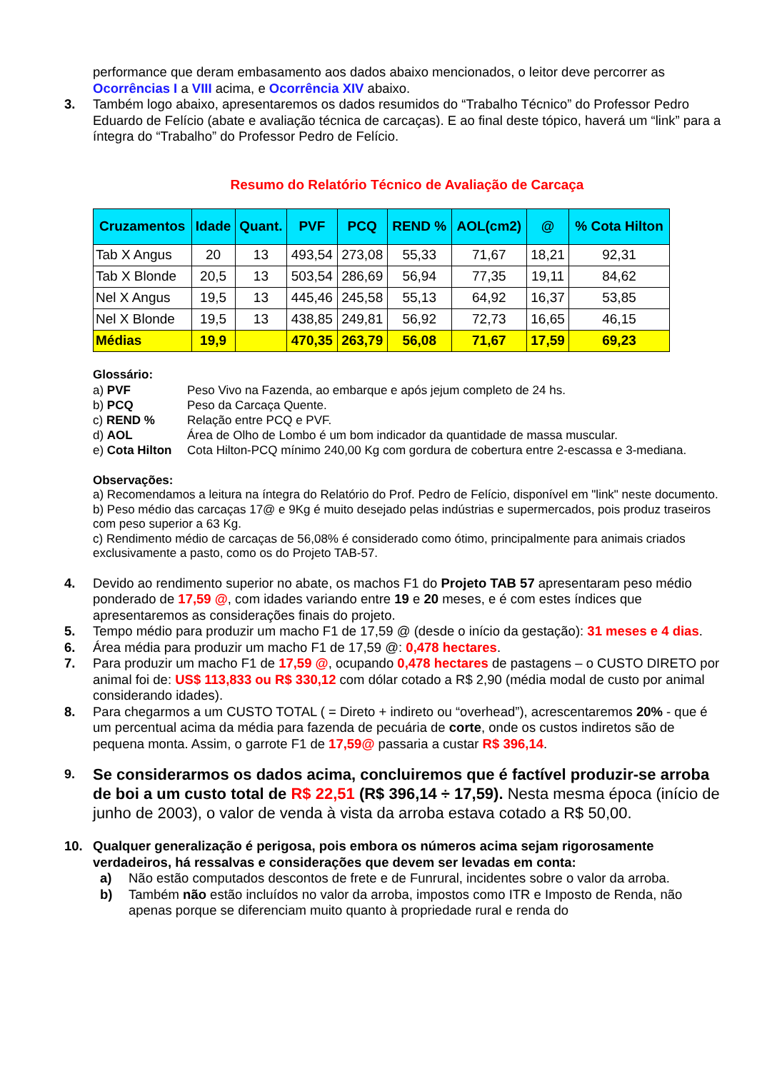performance que deram embasamento aos dados abaixo mencionados, o leitor deve percorrer as Ocorrências I a VIII acima, e Ocorrência XIV abaixo.
3. Também logo abaixo, apresentaremos os dados resumidos do “Trabalho Técnico” do Professor Pedro Eduardo de Felício (abate e avaliação técnica de carcaças). E ao final deste tópico, haverá um “link” para a íntegra do “Trabalho” do Professor Pedro de Felício.
Resumo do Relatório Técnico de Avaliação de Carcaça
| Cruzamentos | Idade | Quant. | PVF | PCQ | REND % | AOL(cm2) | @ | % Cota Hilton |
| --- | --- | --- | --- | --- | --- | --- | --- | --- |
| Tab X Angus | 20 | 13 | 493,54 | 273,08 | 55,33 | 71,67 | 18,21 | 92,31 |
| Tab X Blonde | 20,5 | 13 | 503,54 | 286,69 | 56,94 | 77,35 | 19,11 | 84,62 |
| Nel X Angus | 19,5 | 13 | 445,46 | 245,58 | 55,13 | 64,92 | 16,37 | 53,85 |
| Nel X Blonde | 19,5 | 13 | 438,85 | 249,81 | 56,92 | 72,73 | 16,65 | 46,15 |
| Médias | 19,9 | | 470,35 | 263,79 | 56,08 | 71,67 | 17,59 | 69,23 |
Glossário:
a) PVF Peso Vivo na Fazenda, ao embarque e após jejum completo de 24 hs. b) PCQ Peso da Carcaça Quente. c) REND % Relação entre PCQ e PVF. d) AOL Área de Olho de Lombo é um bom indicador da quantidade de massa muscular. e) Cota Hilton Cota Hilton-PCQ mínimo 240,00 Kg com gordura de cobertura entre 2-escassa e 3-mediana.
Observações:
a) Recomendamos a leitura na íntegra do Relatório do Prof. Pedro de Felício, disponível em "link" neste documento.
b) Peso médio das carcaças 17@ e 9Kg é muito desejado pelas indústrias e supermercados, pois produz traseiros com peso superior a 63 Kg.
c) Rendimento médio de carcaças de 56,08% é considerado como ótimo, principalmente para animais criados exclusivamente a pasto, como os do Projeto TAB-57.
4. Devido ao rendimento superior no abate, os machos F1 do Projeto TAB 57 apresentaram peso médio ponderado de 17,59 @, com idades variando entre 19 e 20 meses, e é com estes índices que apresentaremos as considerações finais do projeto.
5. Tempo médio para produzir um macho F1 de 17,59 @ (desde o início da gestação): 31 meses e 4 dias.
6. Área média para produzir um macho F1 de 17,59 @: 0,478 hectares.
7. Para produzir um macho F1 de 17,59 @, ocupando 0,478 hectares de pastagens – o CUSTO DIRETO por animal foi de: US$ 113,833 ou R$ 330,12 com dólar cotado a R$ 2,90 (média modal de custo por animal considerando idades).
8. Para chegarmos a um CUSTO TOTAL ( = Direto + indireto ou “overhead”), acrescentaremos 20% - que é um percentual acima da média para fazenda de pecuária de corte, onde os custos indiretos são de pequena monta. Assim, o garrote F1 de 17,59@ passaria a custar R$ 396,14.
9. Se considerarmos os dados acima, concluiremos que é factível produzir-se arroba de boi a um custo total de R$ 22,51 (R$ 396,14 ÷ 17,59). Nesta mesma época (início de junho de 2003), o valor de venda à vista da arroba estava cotado a R$ 50,00.
10. Qualquer generalização é perigosa, pois embora os números acima sejam rigorosamente verdadeiros, há ressalvas e considerações que devem ser levadas em conta:
a) Não estão computados descontos de frete e de Funrural, incidentes sobre o valor da arroba.
b) Também não estão incluídos no valor da arroba, impostos como ITR e Imposto de Renda, não apenas porque se diferenciam muito quanto à propriedade rural e renda do